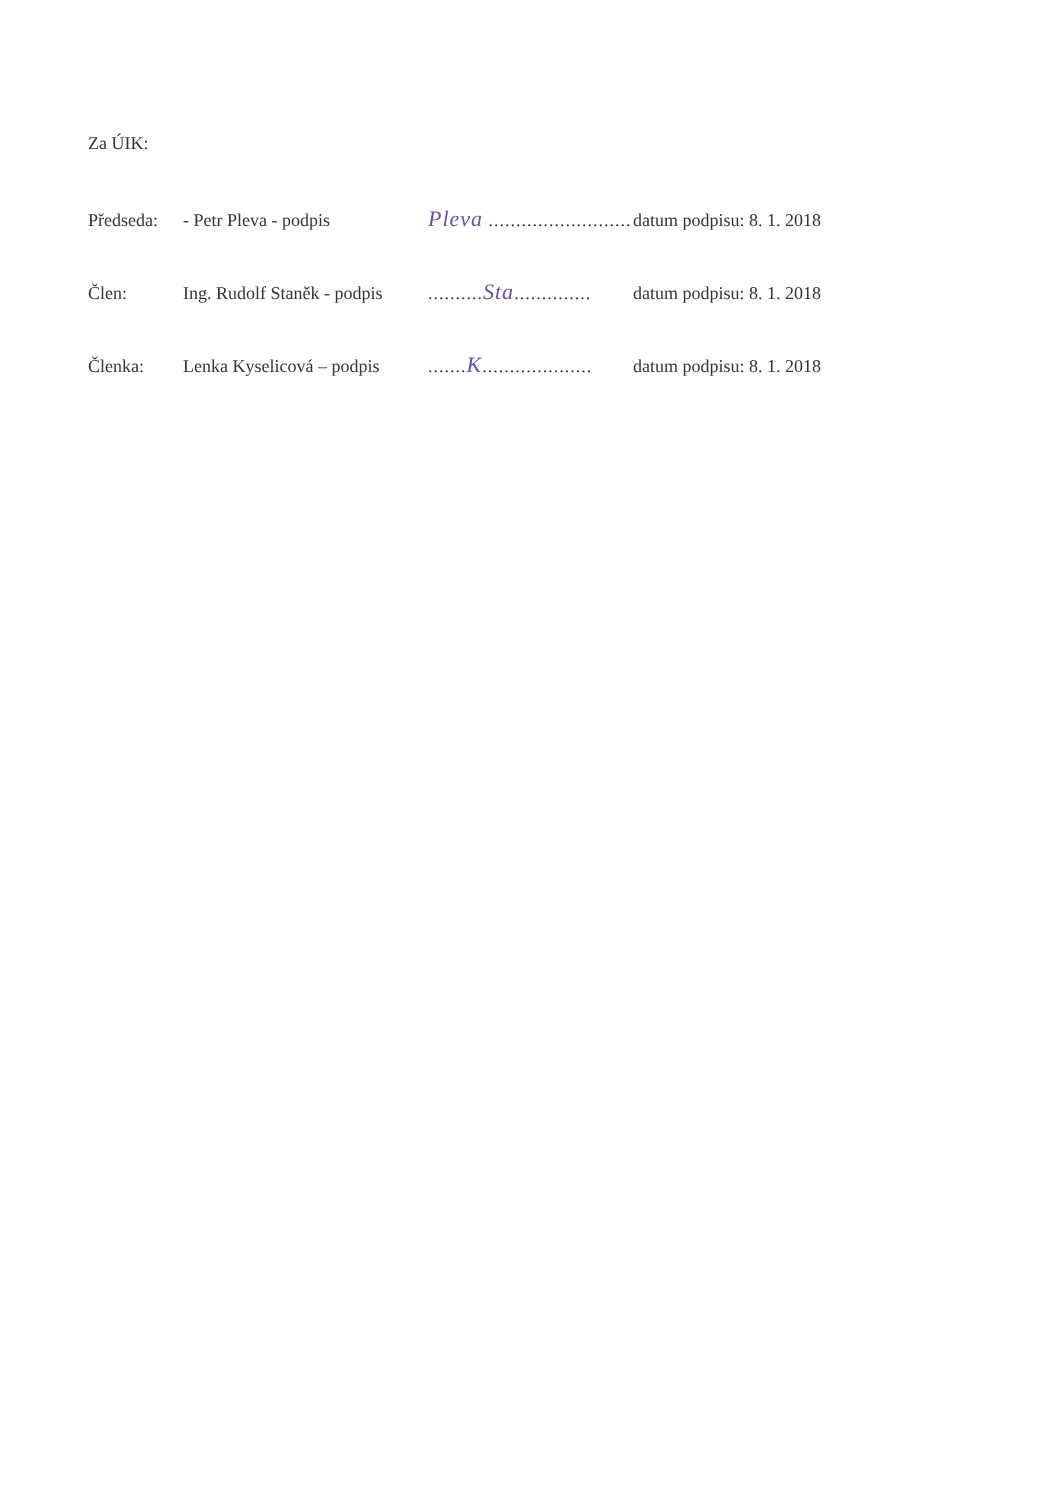Za ÚIK:
Předseda: - Petr Pleva - podpis Pleva .......................... datum podpisu: 8. 1. 2018
Člen: Ing. Rudolf Staněk - podpis..........Sta.............. datum podpisu: 8. 1. 2018
Členka: Lenka Kyselicová – podpis.......K.................... datum podpisu: 8. 1. 2018